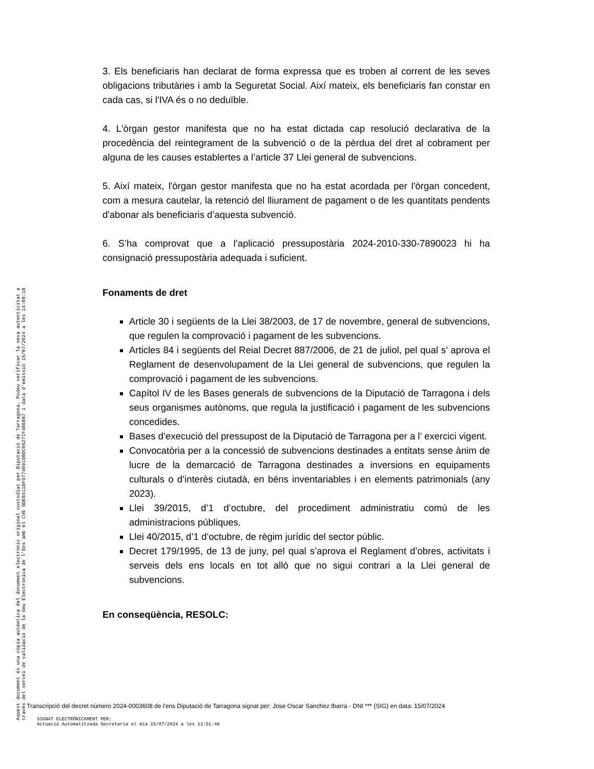3. Els beneficiaris han declarat de forma expressa que es troben al corrent de les seves obligacions tributàries i amb la Seguretat Social. Així mateix, els beneficiaris fan constar en cada cas, si l'IVA és o no deduïble.
4. L'òrgan gestor manifesta que no ha estat dictada cap resolució declarativa de la procedència del reintegrament de la subvenció o de la pèrdua del dret al cobrament per alguna de les causes establertes a l’article 37 Llei general de subvencions.
5. Així mateix, l'òrgan gestor manifesta que no ha estat acordada per l'òrgan concedent, com a mesura cautelar, la retenció del lliurament de pagament o de les quantitats pendents d'abonar als beneficiaris d’aquesta subvenció.
6. S’ha comprovat que a l’aplicació pressupostària 2024-2010-330-7890023 hi ha consignació pressupostària adequada i suficient.
Fonaments de dret
Article 30 i següents de la Llei 38/2003, de 17 de novembre, general de subvencions, que regulen la comprovació i pagament de les subvencions.
Articles 84 i següents del Reial Decret 887/2006, de 21 de juliol, pel qual s’ aprova el Reglament de desenvolupament de la Llei general de subvencions, que regulen la comprovació i pagament de les subvencions.
Capítol IV de les Bases generals de subvencions de la Diputació de Tarragona i dels seus organismes autònoms, que regula la justificació i pagament de les subvencions concedides.
Bases d’execució del pressupost de la Diputació de Tarragona per a l’ exercici vigent.
Convocatòria per a la concessió de subvencions destinades a entitats sense ànim de lucre de la demarcació de Tarragona destinades a inversions en equipaments culturals o d’interès ciutadà, en béns inventariables i en elements patrimonials (any 2023).
Llei 39/2015, d’1 d’octubre, del procediment administratiu comú de les administracions públiques.
Llei 40/2015, d’1 d’octubre, de règim jurídic del sector públic.
Decret 179/1995, de 13 de juny, pel qual s’aprova el Reglament d’obres, activitats i serveis dels ens locals en tot allò que no sigui contrari a la Llei general de subvencions.
En conseqüència, RESOLC:
Transcripció del decret número 2024-0003608 de l'ens Diputació de Tarragona signat per: Jose Oscar Sanchez Ibarra - DNI *** (SIG) en data: 15/07/2024
SIGNAT ELECTRÒNICAMENT PER:
Actuació Automatitzada Secretaria el dia 15/07/2024 a les 13:51:48
Aquest document és una còpia autèntica del document electrònic original custodiat per Diputació de Tarragona. Podeu verificar la seva autenticitat a
través del servei de validació de la Seu Electrònica de l'Ens amb el CVE 9DE8411DF977409198OC0527IF486887 i data d'emissió 15/07/2024 a les 14:08:18